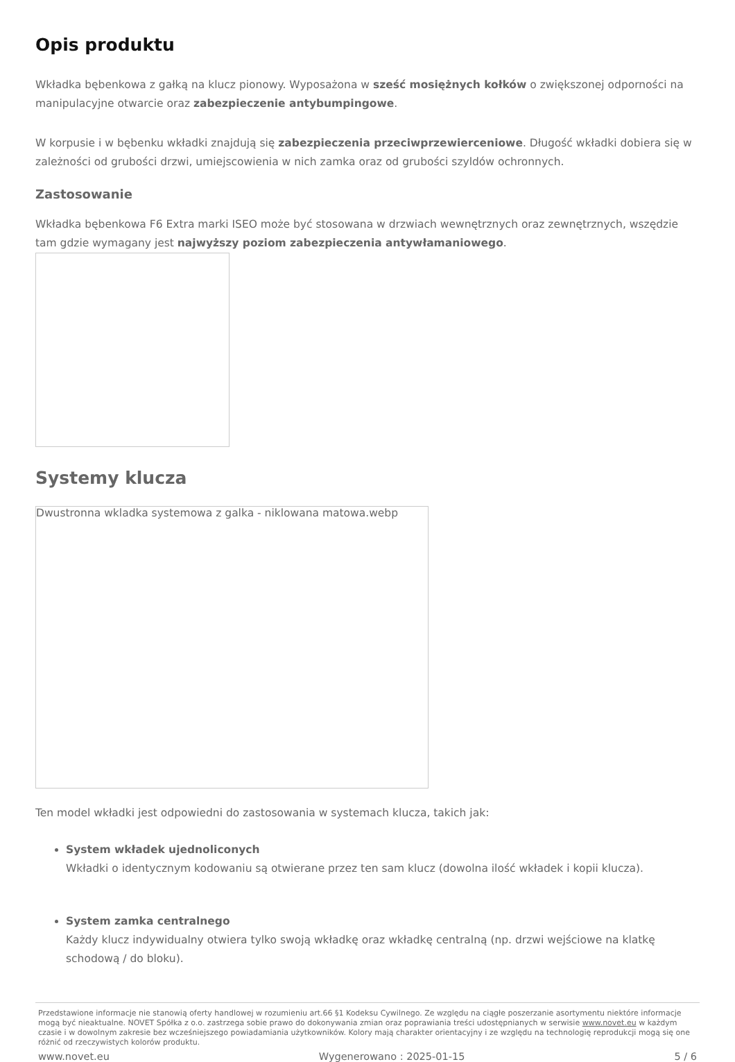Opis produktu
Wkładka bębenkowa z gałką na klucz pionowy. Wyposażona w sześć mosiężnych kołków o zwiększonej odporności na manipulacyjne otwarcie oraz zabezpieczenie antybumpingowe.
W korpusie i w bębenku wkładki znajdują się zabezpieczenia przeciwprzewierceniowe. Długość wkładki dobiera się w zależności od grubości drzwi, umiejscowienia w nich zamka oraz od grubości szyldów ochronnych.
Zastosowanie
Wkładka bębenkowa F6 Extra marki ISEO może być stosowana w drzwiach wewnętrznych oraz zewnętrznych, wszędzie tam gdzie wymagany jest najwyższy poziom zabezpieczenia antywłamaniowego.
Systemy klucza
Dwustronna wkladka systemowa z galka - niklowana matowa.webp
Ten model wkładki jest odpowiedni do zastosowania w systemach klucza, takich jak:
System wkładek ujednoliconych
Wkładki o identycznym kodowaniu są otwierane przez ten sam klucz (dowolna ilość wkładek i kopii klucza).
System zamka centralnego
Każdy klucz indywidualny otwiera tylko swoją wkładkę oraz wkładkę centralną (np. drzwi wejściowe na klatkę schodową / do bloku).
Przedstawione informacje nie stanowią oferty handlowej w rozumieniu art.66 §1 Kodeksu Cywilnego. Ze względu na ciągłe poszerzanie asortymentu niektóre informacje mogą być nieaktualne. NOVET Spółka z o.o. zastrzega sobie prawo do dokonywania zmian oraz poprawiania treści udostępnianych w serwisie www.novet.eu w każdym czasie i w dowolnym zakresie bez wcześniejszego powiadamiania użytkowników. Kolory mają charakter orientacyjny i ze względu na technologię reprodukcji mogą się one różnić od rzeczywistych kolorów produktu.
www.novet.eu Wygenerowano : 2025-01-15 5 / 6